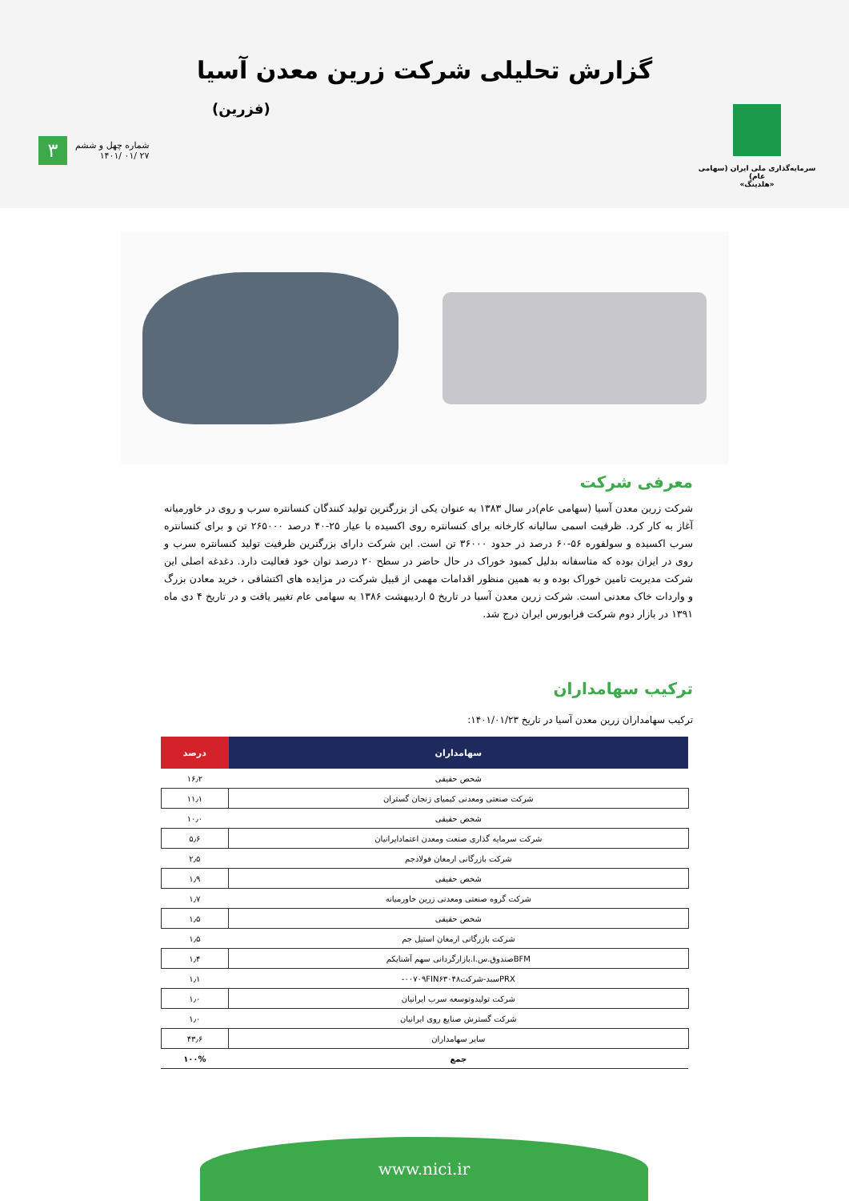گزارش تحلیلی شرکت زرین معدن آسیا
(فزرین)
سرمایه‌گذاری ملی ایران (سهامی عام)
«هلدینگ»
۳
شماره چهل و ششم
۱۴۰۱/ ۰۱/ ۲۷
معرفی شرکت
شرکت زرین معدن آسیا (سهامی عام)در سال ۱۳۸۳ به عنوان یکی از بزرگترین تولید کنندگان کنسانتره سرب و روی در خاورمیانه آغاز به کار کرد. ظرفیت اسمی سالیانه کارخانه برای کنسانتره روی اکسیده با عیار ۲۵-۴۰ درصد ۲۶۵۰۰۰ تن و برای کنسانتره سرب اکسیده و سولفوره ۵۶-۶۰ درصد در حدود ۳۶۰۰۰ تن است. این شرکت دارای بزرگترین ظرفیت تولید کنسانتره سرب و روی در ایران بوده که متاسفانه بدلیل کمبود خوراک در حال حاضر در سطح ۲۰ درصد توان خود فعالیت دارد. دغدغه اصلی این شرکت مدیریت تامین خوراک بوده و به همین منظور اقدامات مهمی از قبیل شرکت در مزایده های اکتشافی ، خرید معادن بزرگ و واردات خاک معدنی است. شرکت زرین معدن آسیا در تاریخ ۵ اردیبهشت ۱۳۸۶ به سهامی عام تغییر یافت و در تاریخ ۴ دی ماه ۱۳۹۱ در بازار دوم شرکت فرابورس ایران درج شد.
ترکیب سهامداران
ترکیب سهامداران زرین معدن آسیا در تاریخ ۱۴۰۱/۰۱/۲۳:
| سهامداران | درصد |
| --- | --- |
| شخص حقیقی | ۱۶٫۲ |
| شرکت صنعتی ومعدنی کیمیای زنجان گستران | ۱۱٫۱ |
| شخص حقیقی | ۱۰٫۰ |
| شرکت سرمایه گذاری صنعت ومعدن اعتمادایرانیان | ۵٫۶ |
| شرکت بازرگانی ارمغان فولادجم | ۲٫۵ |
| شخص حقیقی | ۱٫۹ |
| شرکت گروه صنعتی ومعدنی زرین خاورمیانه | ۱٫۷ |
| شخص حقیقی | ۱٫۵ |
| شرکت بازرگانی ارمغان استیل جم | ۱٫۵ |
| BFMصندوق.س.ا.بازارگردانی سهم آشنایکم | ۱٫۴ |
| PRXسبد-شرکت۰۰۷۰۹FIN۶۳۰۴۸- | ۱٫۱ |
| شرکت تولیدوتوسعه سرب ایرانیان | ۱٫۰ |
| شرکت گسترش صنایع روی ایرانیان | ۱٫۰ |
| سایر سهامداران | ۴۳٫۶ |
| جمع | ۱۰۰% |
www.nici.ir